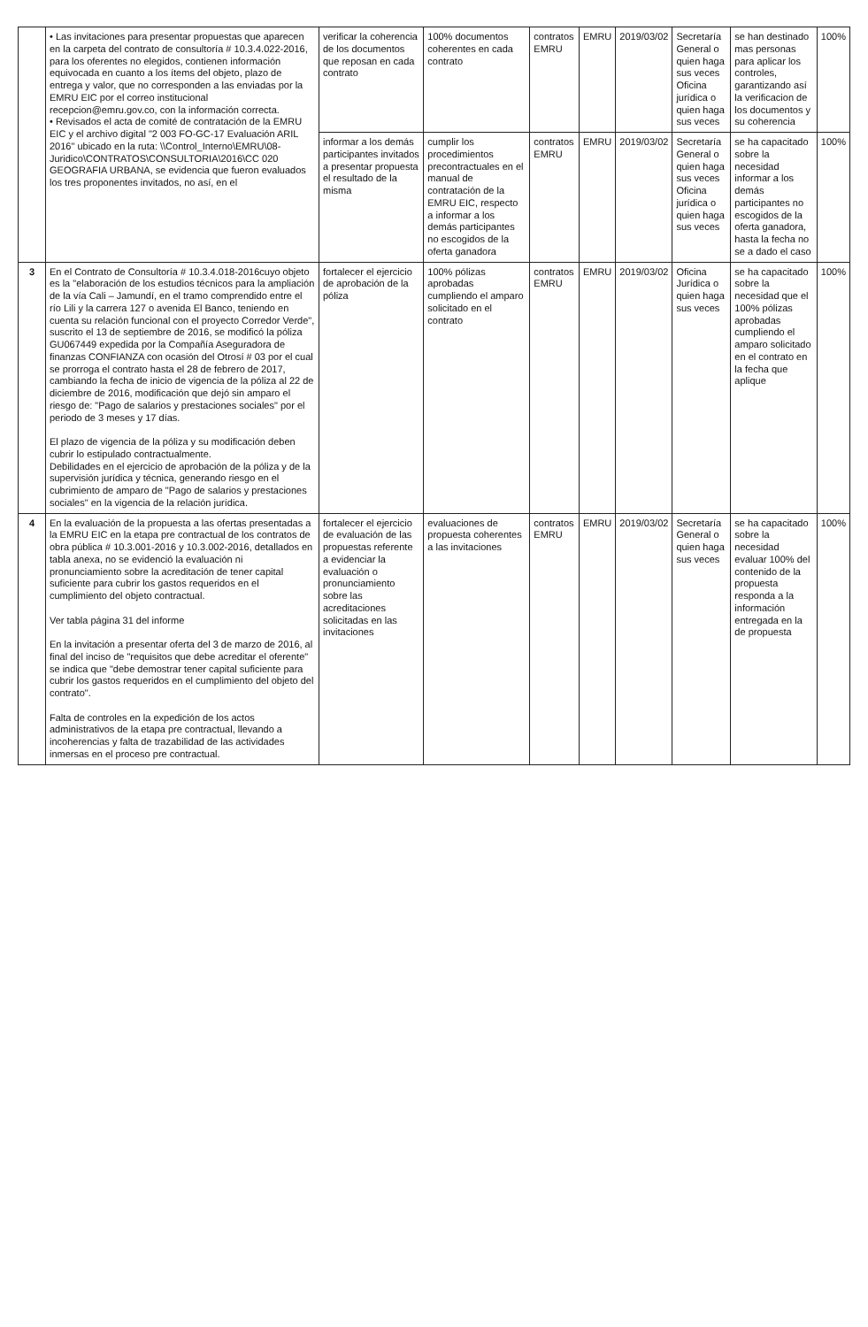| | • Las invitaciones para presentar propuestas que aparecen en la carpeta del contrato de consultoría # 10.3.4.022-2016, para los oferentes no elegidos, contienen información equivocada en cuanto a los ítems del objeto, plazo de entrega y valor, que no corresponden a las enviadas por la EMRU EIC por el correo institucional recepcion@emru.gov.co, con la información correcta. • Revisados el acta de comité de contratación de la EMRU EIC y el archivo digital "2 003 FO-GC-17 Evaluación ARIL 2016" ubicado en la ruta: \\Control_Interno\EMRU\08-Juridico\CONTRATOS\CONSULTORIA\2016\CC 020 GEOGRAFIA URBANA, se evidencia que fueron evaluados los tres proponentes invitados, no así, en el | verificar la coherencia de los documentos que reposan en cada contrato | 100% documentos coherentes en cada contrato | contratos EMRU | EMRU | 2019/03/02 | Secretaría General o quien haga sus veces Oficina jurídica o quien haga sus veces | se han destinado mas personas para aplicar los controles, garantizando así la verificacion de los documentos y su coherencia | 100% |
| | | informar a los demás participantes invitados a presentar propuesta el resultado de la misma | cumplir los procedimientos precontractuales en el manual de contratación de la EMRU EIC, respecto a informar a los demás participantes no escogidos de la oferta ganadora | contratos EMRU | EMRU | 2019/03/02 | Secretaría General o quien haga sus veces Oficina jurídica o quien haga sus veces | se ha capacitado sobre la necesidad informar a los demás participantes no escogidos de la oferta ganadora, hasta la fecha no se a dado el caso | 100% |
| 3 | En el Contrato de Consultoría # 10.3.4.018-2016cuyo objeto es la "elaboración de los estudios técnicos para la ampliación de la vía Cali – Jamundí, en el tramo comprendido entre el río Lili y la carrera 127 o avenida El Banco, teniendo en cuenta su relación funcional con el proyecto Corredor Verde", suscrito el 13 de septiembre de 2016, se modificó la póliza GU067449 expedida por la Compañía Aseguradora de finanzas CONFIANZA con ocasión del Otrosí # 03 por el cual se prorroga el contrato hasta el 28 de febrero de 2017, cambiando la fecha de inicio de vigencia de la póliza al 22 de diciembre de 2016, modificación que dejó sin amparo el riesgo de: "Pago de salarios y prestaciones sociales" por el periodo de 3 meses y 17 días. El plazo de vigencia de la póliza y su modificación deben cubrir lo estipulado contractualmente. Debilidades en el ejercicio de aprobación de la póliza y de la supervisión jurídica y técnica, generando riesgo en el cubrimiento de amparo de "Pago de salarios y prestaciones sociales" en la vigencia de la relación jurídica. | fortalecer el ejercicio de aprobación de la póliza | 100% pólizas aprobadas cumpliendo el amparo solicitado en el contrato | contratos EMRU | EMRU | 2019/03/02 | Oficina Jurídica o quien haga sus veces | se ha capacitado sobre la necesidad que el 100% pólizas aprobadas cumpliendo el amparo solicitado en el contrato en la fecha que aplique | 100% |
| 4 | En la evaluación de la propuesta a las ofertas presentadas a la EMRU EIC en la etapa pre contractual de los contratos de obra pública # 10.3.001-2016 y 10.3.002-2016, detallados en tabla anexa, no se evidenció la evaluación ni pronunciamiento sobre la acreditación de tener capital suficiente para cubrir los gastos requeridos en el cumplimiento del objeto contractual. Ver tabla página 31 del informe En la invitación a presentar oferta del 3 de marzo de 2016, al final del inciso de "requisitos que debe acreditar el oferente" se indica que "debe demostrar tener capital suficiente para cubrir los gastos requeridos en el cumplimiento del objeto del contrato". Falta de controles en la expedición de los actos administrativos de la etapa pre contractual, llevando a incoherencias y falta de trazabilidad de las actividades inmersas en el proceso pre contractual. | fortalecer el ejercicio de evaluación de las propuestas referente a evidenciar la evaluación o pronunciamiento sobre las acreditaciones solicitadas en las invitaciones | evaluaciones de propuesta coherentes a las invitaciones | contratos EMRU | EMRU | 2019/03/02 | Secretaría General o quien haga sus veces | se ha capacitado sobre la necesidad evaluar 100% del contenido de la propuesta responda a la información entregada en la de propuesta | 100% |